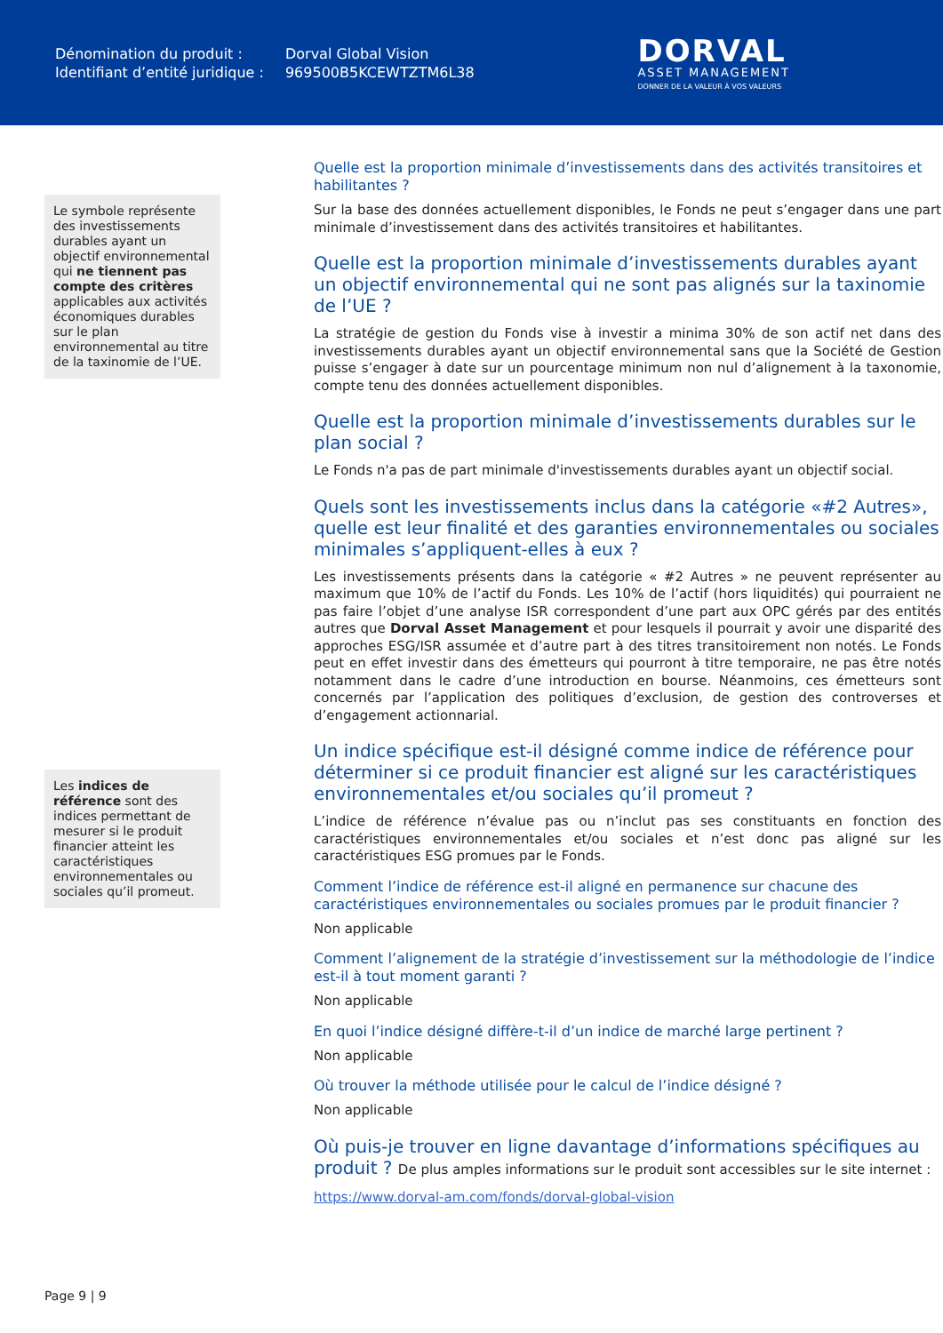Dénomination du produit :
Identifiant d’entité juridique :
Dorval Global Vision
969500B5KCEWTZTM6L38
DORVAL
ASSET MANAGEMENT
DONNER DE LA VALEUR À VOS VALEURS
Le symbole représente des investissements durables ayant un objectif environnemental qui ne tiennent pas compte des critères applicables aux activités économiques durables sur le plan environnemental au titre de la taxinomie de l’UE.
Les indices de référence sont des indices permettant de mesurer si le produit financier atteint les caractéristiques environnementales ou sociales qu’il promeut.
Quelle est la proportion minimale d’investissements dans des activités transitoires et habilitantes ?
Sur la base des données actuellement disponibles, le Fonds ne peut s’engager dans une part minimale d’investissement dans des activités transitoires et habilitantes.
Quelle est la proportion minimale d’investissements durables ayant un objectif environnemental qui ne sont pas alignés sur la taxinomie de l’UE ?
La stratégie de gestion du Fonds vise à investir a minima 30% de son actif net dans des investissements durables ayant un objectif environnemental sans que la Société de Gestion puisse s’engager à date sur un pourcentage minimum non nul d’alignement à la taxonomie, compte tenu des données actuellement disponibles.
Quelle est la proportion minimale d’investissements durables sur le plan social ?
Le Fonds n'a pas de part minimale d'investissements durables ayant un objectif social.
Quels sont les investissements inclus dans la catégorie «#2 Autres», quelle est leur finalité et des garanties environnementales ou sociales minimales s’appliquent-elles à eux ?
Les investissements présents dans la catégorie « #2 Autres » ne peuvent représenter au maximum que 10% de l’actif du Fonds. Les 10% de l’actif (hors liquidités) qui pourraient ne pas faire l’objet d’une analyse ISR correspondent d’une part aux OPC gérés par des entités autres que Dorval Asset Management et pour lesquels il pourrait y avoir une disparité des approches ESG/ISR assumée et d’autre part à des titres transitoirement non notés. Le Fonds peut en effet investir dans des émetteurs qui pourront à titre temporaire, ne pas être notés notamment dans le cadre d’une introduction en bourse. Néanmoins, ces émetteurs sont concernés par l’application des politiques d’exclusion, de gestion des controverses et d’engagement actionnarial.
Un indice spécifique est-il désigné comme indice de référence pour déterminer si ce produit financier est aligné sur les caractéristiques environnementales et/ou sociales qu’il promeut ?
L’indice de référence n’évalue pas ou n’inclut pas ses constituants en fonction des caractéristiques environnementales et/ou sociales et n’est donc pas aligné sur les caractéristiques ESG promues par le Fonds.
Comment l’indice de référence est-il aligné en permanence sur chacune des caractéristiques environnementales ou sociales promues par le produit financier ?
Non applicable
Comment l’alignement de la stratégie d’investissement sur la méthodologie de l’indice est-il à tout moment garanti ?
Non applicable
En quoi l’indice désigné diffère-t-il d’un indice de marché large pertinent ?
Non applicable
Où trouver la méthode utilisée pour le calcul de l’indice désigné ?
Non applicable
Où puis-je trouver en ligne davantage d’informations spécifiques au produit ? De plus amples informations sur le produit sont accessibles sur le site internet :
https://www.dorval-am.com/fonds/dorval-global-vision
Page 9 | 9